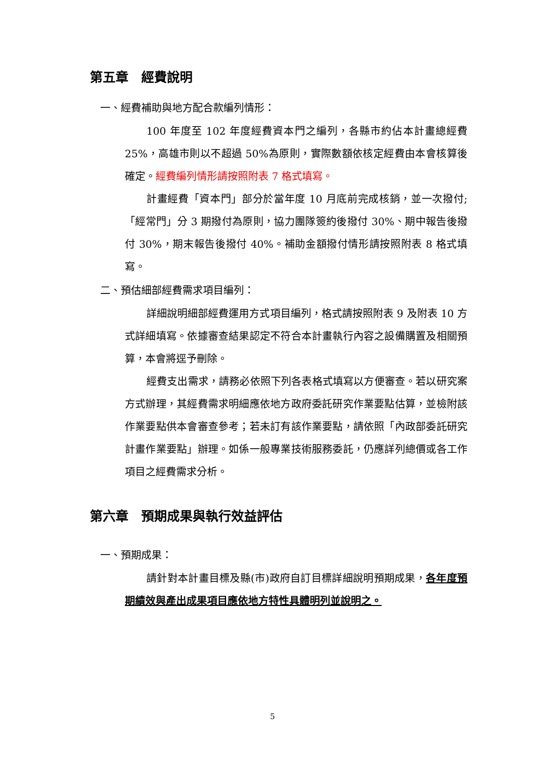第五章　經費說明
一、經費補助與地方配合款編列情形：
100 年度至 102 年度經費資本門之編列，各縣市約佔本計畫總經費 25%，高雄市則以不超過 50%為原則，實際數額依核定經費由本會核算後確定。經費編列情形請按照附表 7 格式填寫。
計畫經費「資本門」部分於當年度 10 月底前完成核銷，並一次撥付;「經常門」分 3 期撥付為原則，協力團隊簽約後撥付 30%、期中報告後撥付 30%，期末報告後撥付 40%。補助金額撥付情形請按照附表 8 格式填寫。
二、預估細部經費需求項目編列：
詳細說明細部經費運用方式項目編列，格式請按照附表 9 及附表 10 方式詳細填寫。依據審查結果認定不符合本計畫執行內容之設備購置及相關預算，本會將逕予刪除。
經費支出需求，請務必依照下列各表格式填寫以方便審查。若以研究案方式辦理，其經費需求明細應依地方政府委託研究作業要點估算，並檢附該作業要點供本會審查參考；若未訂有該作業要點，請依照「內政部委託研究計畫作業要點」辦理。如係一般專業技術服務委託，仍應詳列總價或各工作項目之經費需求分析。
第六章　預期成果與執行效益評估
一、預期成果：
請針對本計畫目標及縣(市)政府自訂目標詳細說明預期成果，各年度預期績效與產出成果項目應依地方特性具體明列並說明之。
5